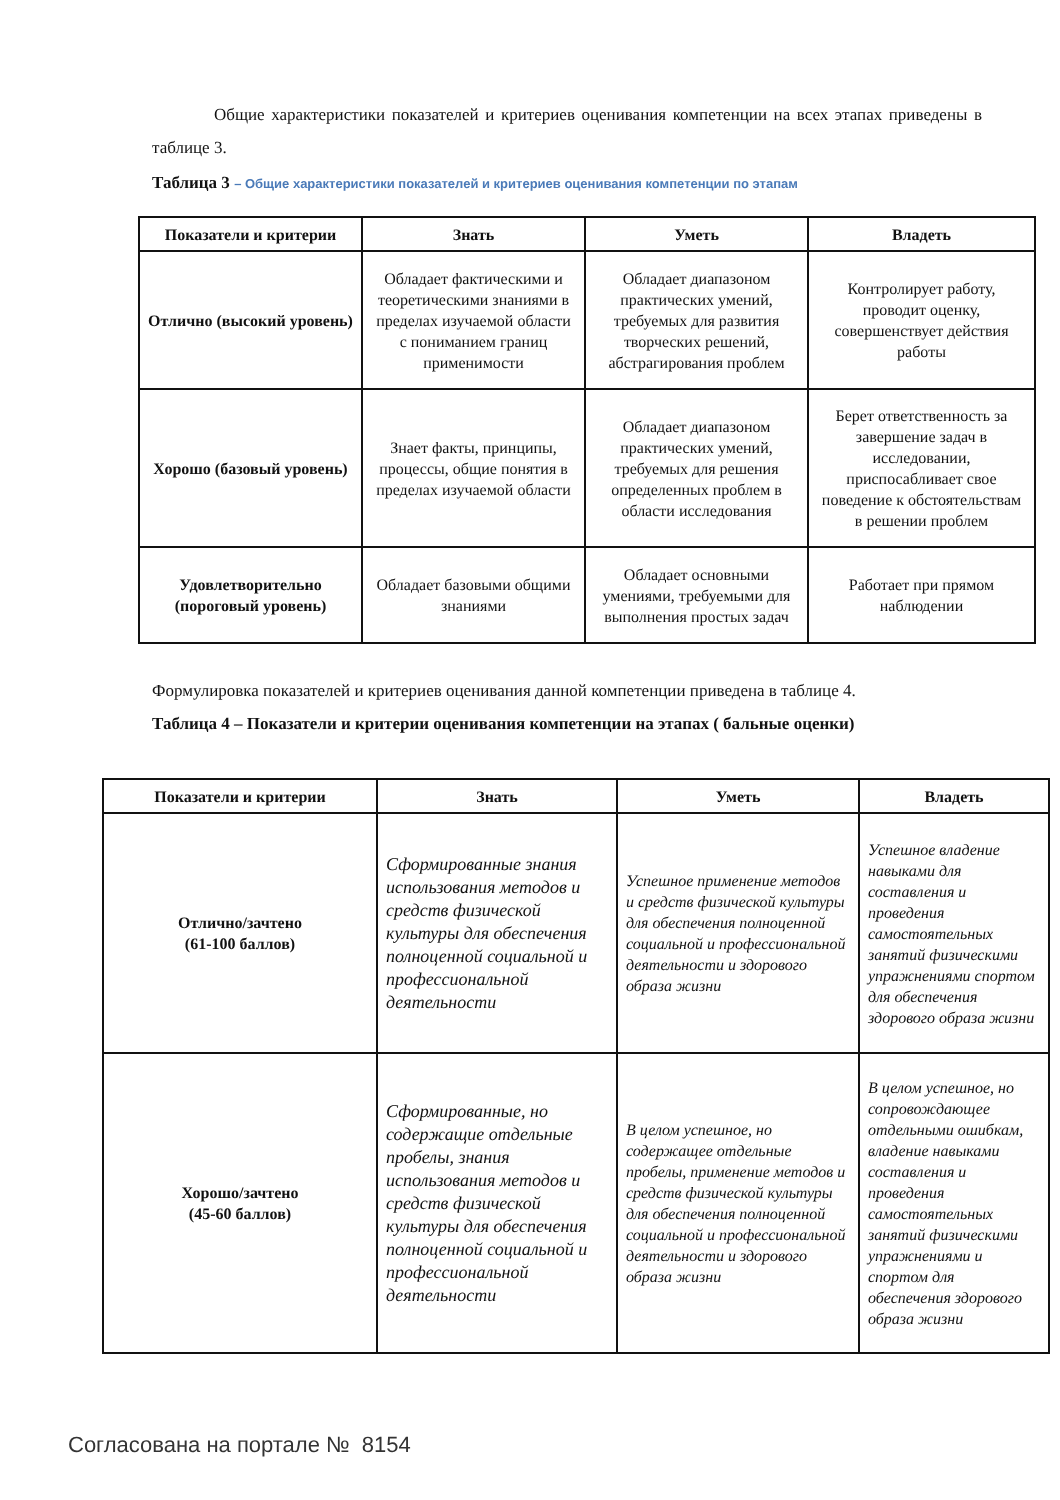Общие характеристики показателей и критериев оценивания компетенции на всех этапах приведены в таблице 3.
Таблица 3 – Общие характеристики показателей и критериев оценивания компетенции по этапам
| Показатели и критерии | Знать | Уметь | Владеть |
| --- | --- | --- | --- |
| Отлично (высокий уровень) | Обладает фактическими и теоретическими знаниями в пределах изучаемой области с пониманием границ применимости | Обладает диапазоном практических умений, требуемых для развития творческих решений, абстрагирования проблем | Контролирует работу, проводит оценку, совершенствует действия работы |
| Хорошо (базовый уровень) | Знает факты, принципы, процессы, общие понятия в пределах изучаемой области | Обладает диапазоном практических умений, требуемых для решения определенных проблем в области исследования | Берет ответственность за завершение задач в исследовании, приспосабливает свое поведение к обстоятельствам в решении проблем |
| Удовлетворительно (пороговый уровень) | Обладает базовыми общими знаниями | Обладает основными умениями, требуемыми для выполнения простых задач | Работает при прямом наблюдении |
Формулировка показателей и критериев оценивания данной компетенции приведена в таблице 4.
Таблица 4 – Показатели и критерии оценивания компетенции на этапах ( бальные оценки)
| Показатели и критерии | Знать | Уметь | Владеть |
| --- | --- | --- | --- |
| Отлично/зачтено (61-100 баллов) | Сформированные знания использования методов и средств физической культуры для обеспечения полноценной социальной и профессиональной деятельности | Успешное применение методов и средств физической культуры для обеспечения полноценной социальной и профессиональной деятельности и здорового образа жизни | Успешное владение навыками для составления и проведения самостоятельных занятий физическими упражнениями спортом для обеспечения здорового образа жизни |
| Хорошо/зачтено (45-60 баллов) | Сформированные, но содержащие отдельные пробелы, знания использования методов и средств физической культуры для обеспечения полноценной социальной и профессиональной деятельности | В целом успешное, но содержащее отдельные пробелы, применение методов и средств физической культуры для обеспечения полноценной социальной и профессиональной деятельности и здорового образа жизни | В целом успешное, но сопровождающее отдельными ошибкам, владение навыками составления и проведения самостоятельных занятий физическими упражнениями и спортом для обеспечения здорового образа жизни |
Согласована на портале № 8154